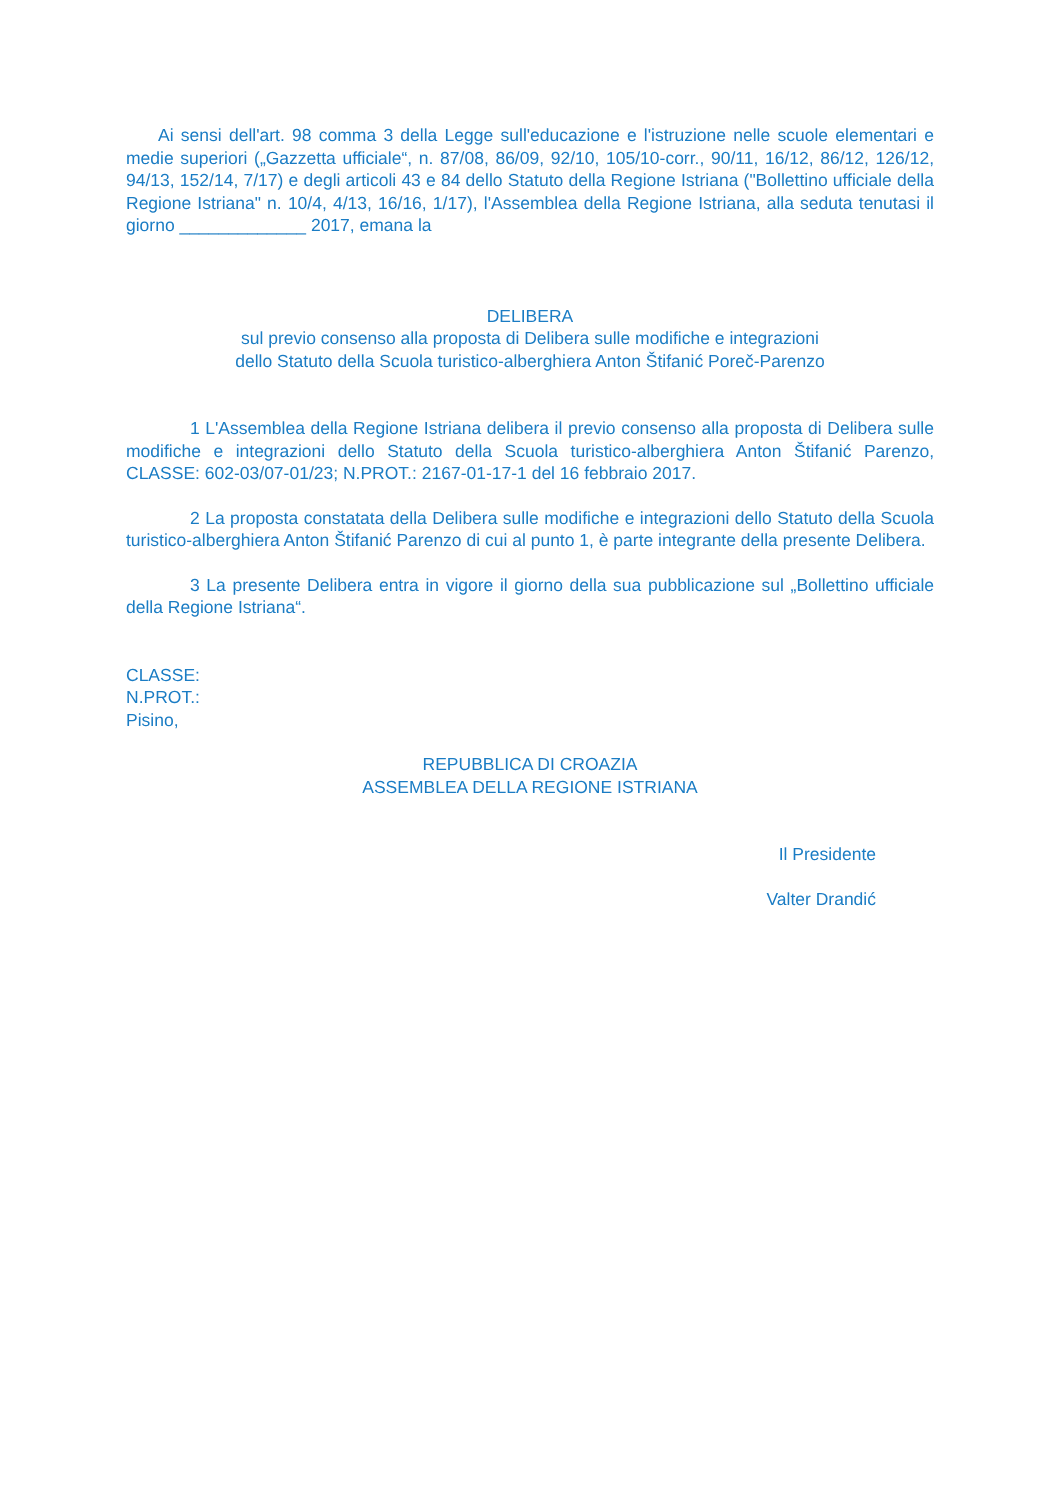Ai sensi dell'art. 98 comma 3 della Legge sull'educazione e l'istruzione nelle scuole elementari e medie superiori („Gazzetta ufficiale“, n. 87/08, 86/09, 92/10, 105/10-corr., 90/11, 16/12, 86/12, 126/12, 94/13, 152/14, 7/17) e degli articoli 43 e 84 dello Statuto della Regione Istriana ("Bollettino ufficiale della Regione Istriana" n. 10/4, 4/13, 16/16, 1/17), l'Assemblea della Regione Istriana, alla seduta tenutasi il giorno _____________ 2017, emana la
DELIBERA
sul previo consenso alla proposta di Delibera sulle modifiche e integrazioni
dello Statuto della Scuola turistico-alberghiera Anton Štifanić Poreč-Parenzo
1 L'Assemblea della Regione Istriana delibera il previo consenso alla proposta di Delibera sulle modifiche e integrazioni dello Statuto della Scuola turistico-alberghiera Anton Štifanić Parenzo, CLASSE: 602-03/07-01/23; N.PROT.: 2167-01-17-1 del 16 febbraio 2017.
2 La proposta constatata della Delibera sulle modifiche e integrazioni dello Statuto della Scuola turistico-alberghiera Anton Štifanić Parenzo di cui al punto 1, è parte integrante della presente Delibera.
3 La presente Delibera entra in vigore il giorno della sua pubblicazione sul „Bollettino ufficiale della Regione Istriana“.
CLASSE:
N.PROT.:
Pisino,
REPUBBLICA DI CROAZIA
ASSEMBLEA DELLA REGIONE ISTRIANA
Il Presidente
Valter Drandić